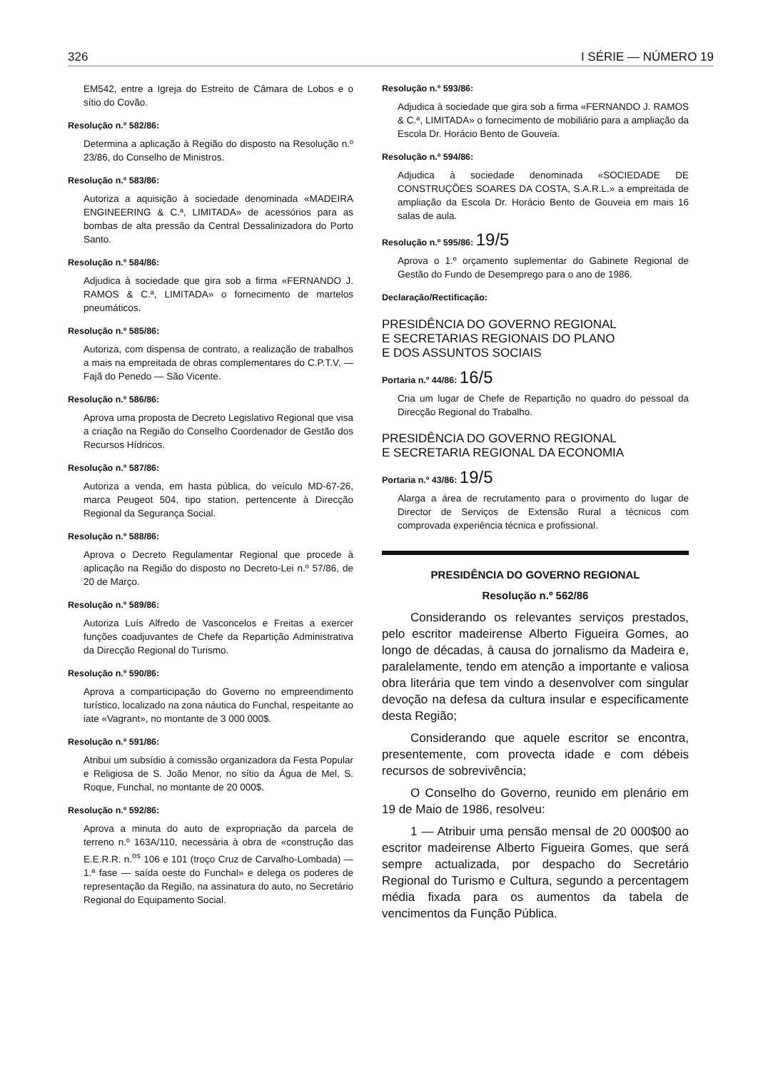326 I SÉRIE — NÚMERO 19
EM542, entre a Igreja do Estreito de Câmara de Lobos e o sítio do Covão.
Resolução n.º 582/86:
Determina a aplicação à Região do disposto na Resolução n.º 23/86, do Conselho de Ministros.
Resolução n.º 583/86:
Autoriza a aquisição à sociedade denominada «MADEIRA ENGINEERING & C.ª, LIMITADA» de acessórios para as bombas de alta pressão da Central Dessalinizadora do Porto Santo.
Resolução n.º 584/86:
Adjudica à sociedade que gira sob a firma «FERNANDO J. RAMOS & C.ª, LIMITADA» o fornecimento de martelos pneumáticos.
Resolução n.º 585/86:
Autoriza, com dispensa de contrato, a realização de trabalhos a mais na empreitada de obras complementares do C.P.T.V. — Fajã do Penedo — São Vicente.
Resolução n.º 586/86:
Aprova uma proposta de Decreto Legislativo Regional que visa a criação na Região do Conselho Coordenador de Gestão dos Recursos Hídricos.
Resolução n.º 587/86:
Autoriza a venda, em hasta pública, do veículo MD-67-26, marca Peugeot 504, tipo station, pertencente à Direcção Regional da Segurança Social.
Resolução n.º 588/86:
Aprova o Decreto Regulamentar Regional que procede à aplicação na Região do disposto no Decreto-Lei n.º 57/86, de 20 de Março.
Resolução n.º 589/86:
Autoriza Luís Alfredo de Vasconcelos e Freitas a exercer funções coadjuvantes de Chefe da Repartição Administrativa da Direcção Regional do Turismo.
Resolução n.º 590/86:
Aprova a comparticipação do Governo no empreendimento turístico, localizado na zona náutica do Funchal, respeitante ao iate «Vagrant», no montante de 3 000 000$.
Resolução n.º 591/86:
Atribui um subsídio à comissão organizadora da Festa Popular e Religiosa de S. João Menor, no sítio da Água de Mel, S. Roque, Funchal, no montante de 20 000$.
Resolução n.º 592/86:
Aprova a minuta do auto de expropriação da parcela de terreno n.º 163A/110, necessária à obra de «construção das E.E.R.R. n.<sup>os</sup> 106 e 101 (troço Cruz de Carvalho-Lombada) — 1.ª fase — saída oeste do Funchal» e delega os poderes de representação da Região, na assinatura do auto, no Secretário Regional do Equipamento Social.
Resolução n.º 593/86:
Adjudica à sociedade que gira sob a firma «FERNANDO J. RAMOS & C.ª, LIMITADA» o fornecimento de mobiliário para a ampliação da Escola Dr. Horácio Bento de Gouveia.
Resolução n.º 594/86:
Adjudica à sociedade denominada «SOCIEDADE DE CONSTRUÇÕES SOARES DA COSTA, S.A.R.L.» a empreitada de ampliação da Escola Dr. Horácio Bento de Gouveia em mais 16 salas de aula.
Resolução n.º 595/86: 19/5
Aprova o 1.º orçamento suplementar do Gabinete Regional de Gestão do Fundo de Desemprego para o ano de 1986.
Declaração/Rectificação:
PRESIDÊNCIA DO GOVERNO REGIONAL
E SECRETARIAS REGIONAIS DO PLANO
E DOS ASSUNTOS SOCIAIS
Portaria n.º 44/86: 16/5
Cria um lugar de Chefe de Repartição no quadro do pessoal da Direcção Regional do Trabalho.
PRESIDÊNCIA DO GOVERNO REGIONAL
E SECRETARIA REGIONAL DA ECONOMIA
Portaria n.º 43/86: 19/5
Alarga a área de recrutamento para o provimento do lugar de Director de Serviços de Extensão Rural a técnicos com comprovada experiência técnica e profissional.
PRESIDÊNCIA DO GOVERNO REGIONAL
Resolução n.º 562/86
Considerando os relevantes serviços prestados, pelo escritor madeirense Alberto Figueira Gomes, ao longo de décadas, à causa do jornalismo da Madeira e, paralelamente, tendo em atenção a importante e valiosa obra literária que tem vindo a desenvolver com singular devoção na defesa da cultura insular e especificamente desta Região;
Considerando que aquele escritor se encontra, presentemente, com provecta idade e com débeis recursos de sobrevivência;
O Conselho do Governo, reunido em plenário em 19 de Maio de 1986, resolveu:
1 — Atribuir uma pensão mensal de 20 000$00 ao escritor madeirense Alberto Figueira Gomes, que será sempre actualizada, por despacho do Secretário Regional do Turismo e Cultura, segundo a percentagem média fixada para os aumentos da tabela de vencimentos da Função Pública.